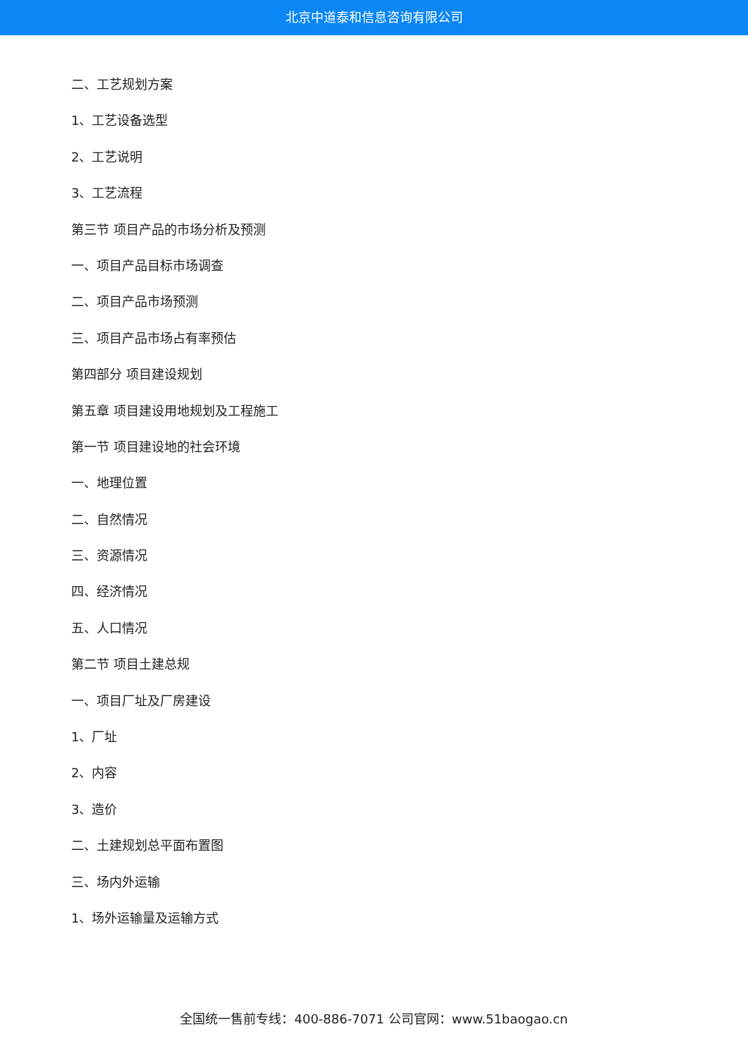北京中道泰和信息咨询有限公司
二、工艺规划方案
1、工艺设备选型
2、工艺说明
3、工艺流程
第三节 项目产品的市场分析及预测
一、项目产品目标市场调查
二、项目产品市场预测
三、项目产品市场占有率预估
第四部分 项目建设规划
第五章 项目建设用地规划及工程施工
第一节 项目建设地的社会环境
一、地理位置
二、自然情况
三、资源情况
四、经济情况
五、人口情况
第二节 项目土建总规
一、项目厂址及厂房建设
1、厂址
2、内容
3、造价
二、土建规划总平面布置图
三、场内外运输
1、场外运输量及运输方式
全国统一售前专线：400-886-7071 公司官网：www.51baogao.cn